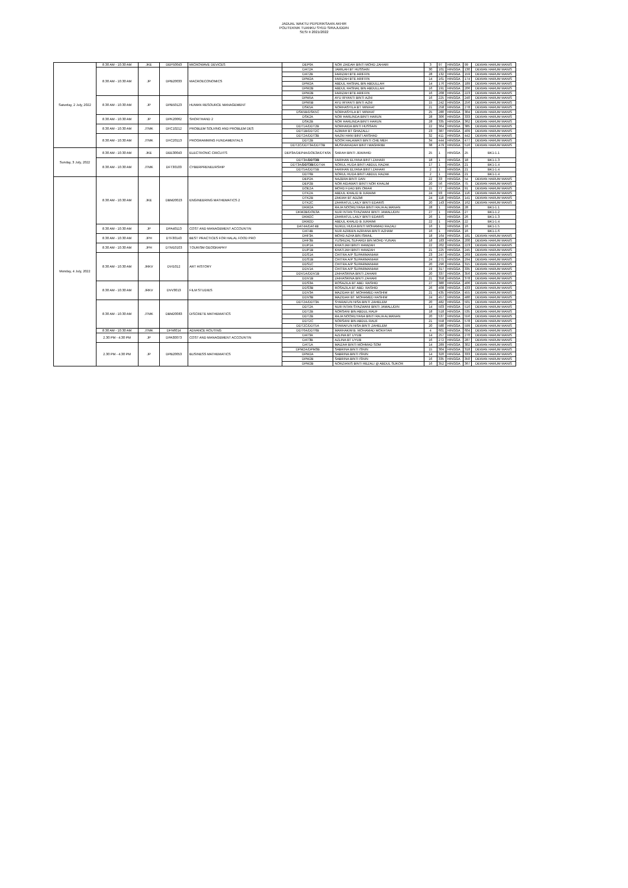JADUAL WAKTU PEPERIKSAAN AKHIR
POLITEKNIK TUANKU SYED SIRAJUDDIN
SESI II 2021/2022
| Saturday, 2 July, 2022 | 8.30 AM - 10.30 AM | JKE | DEP50043 | MICROWAVE DEVICES | DEP6A | NOR ZAIDAH BINTI MOHD ZAHARI | 3 | 97 | HINGGA | 99 | DEWAN HARUM MANIS |
| | 8.30 AM - 10.30 AM | JP | DPB20033 | MACROECONOMICS | DAT2A | JAMILAH BT HUSSAIN | 30 | 101 | HINGGA | 130 | DEWAN HARUM MANIS |
| | | | | | DAT2B | FARIZAH BTE ARIFFIN | 28 | 132 | HINGGA | 159 | DEWAN HARUM MANIS |
| | | | | | DPM2A | FARIZAH BTE ARIFFIN | 14 | 161 | HINGGA | 174 | DEWAN HARUM MANIS |
| | | | | | DPM2A | ABDUL HASNAL BIN ABDULLAH | 14 | 176 | HINGGA | 189 | DEWAN HARUM MANIS |
| | | | | | DPM2B | ABDUL HASNAL BIN ABDULLAH | 16 | 191 | HINGGA | 206 | DEWAN HARUM MANIS |
| | | | | | DPM2B | FARIZAH BTE ARIFFIN | 16 | 208 | HINGGA | 223 | DEWAN HARUM MANIS |
| | 8.30 AM - 10.30 AM | JP | DPB50123 | HUMAN RESOURCE MANAGEMENT | DPM5A | AYU IRYANTI BINTI AZNI | 16 | 225 | HINGGA | 240 | DEWAN HARUM MANIS |
| | | | | | DPM5B | AYU IRYANTI BINTI AZNI | 15 | 242 | HINGGA | 256 | DEWAN HARUM MANIS |
| | | | | | DSK5A | NORHASYILA BT. MINHAT | 21 | 258 | HINGGA | 278 | DEWAN HARUM MANIS |
| | | | | | DSK5B/DSK5C | NORHASYILA BT. MINHAT | 25 | 280 | HINGGA | 304 | DEWAN HARUM MANIS |
| | 8.30 AM - 10.30 AM | JP | DPK20062 | SHORTHAND 2 | DSK2A | NOR HARLINDA BINTI HARUN | 28 | 306 | HINGGA | 333 | DEWAN HARUM MANIS |
| | | | | | DSK2B | NOR HARLINDA BINTI HARUN | 28 | 335 | HINGGA | 362 | DEWAN HARUM MANIS |
| | 8.30 AM - 10.30 AM | JTMK | DFC10212 | PROBLEM SOLVING AND PROBLEM DES | DDT1A/DDT2B | NORHAIDA BINTI HUSSAIN | 22 | 364 | HINGGA | 385 | DEWAN HARUM MANIS |
| | | | | | DDT1B/DDT2C | AZIMAH BT GHAZALLI | 23 | 387 | HINGGA | 409 | DEWAN HARUM MANIS |
| | 8.30 AM - 10.30 AM | JTMK | DFC20113 | PROGRAMMING FUNDAMENTALS | DDT2A/DDT3B | NAZNI HANI BINTI ARSHAD | 32 | 411 | HINGGA | 442 | DEWAN HARUM MANIS |
| | | | | | DDT2B | NOOR HALAWATI BINTI CHE MEH | 34 | 444 | HINGGA | 477 | DEWAN HARUM MANIS |
| | | | | | DDT2C/DDT3A/DDT3B | MUSHAHADAH BINTI MAGHRIBI | 38 | 479 | HINGGA | 516 | DEWAN HARUM MANIS |
| Sunday, 3 July, 2022 | 8.30 AM - 10.30 AM | JKE | DEE30043 | ELECTRONIC CIRCUITS | DEP3A/DEP4A/DOE3A/DTK6A | SARAH BINTI JEWAHID | 25 | 1 | HINGGA | 25 | BK1-1.1 |
| | 8.30 AM - 10.30 AM | JTMK | DFT30103 | CYBERPRENEURSHIP | DDT3A/ DDT3B | FARIHAN ELYANA BINTI ZAHARI | 18 | 1 | HINGGA | 18 | BK1-1.3 |
| | | | | | DDT3A/ DDT3B /DDT4A | NORUL HUDA BINTI ABDUL RAZAK | 17 | 1 | HINGGA | 21 | BK1-1.4 |
| | | | | | DDT5A/DDT5B | FARIHAN ELYANA BINTI ZAHARI | 2 | 1 | HINGGA | 21 | BK1-1.4 |
| | | | | | DDT6B | NORUL HUDA BINTI ABDUL RAZAK | 2 | 1 | HINGGA | 21 | BK1-1.4 |
| Monday, 4 July, 2022 | 8.30 AM - 10.30 AM | JKE | DBM20023 | ENGINEERING MATHEMATICS 2 | DEP2A | NAZERA BINTI DAN | 22 | 33 | HINGGA | 54 | DEWAN HARUM MANIS |
| | | | | | DEP2B | NOR AIDAWATI BINTI NOR KHALIM | 20 | 56 | HINGGA | 75 | DEWAN HARUM MANIS |
| | | | | | DOE2A | MOHD FUAD BIN OMAR | 15 | 77 | HINGGA | 91 | DEWAN HARUM MANIS |
| | | | | | DTK2A | ABDUL KHALID B JURAIMI | 24 | 93 | HINGGA | 116 | DEWAN HARUM MANIS |
| | | | | | DTK2B | ZAKIAH BT ADZMI | 24 | 118 | HINGGA | 141 | DEWAN HARUM MANIS |
| | | | | | DTK2C | ZAHRATUL LAILY BINTI EDARIS | 20 | 143 | HINGGA | 162 | DEWAN HARUM MANIS |
| | | | | | DKM2A | RAJA NOORLIYANA BINTI RAJA ALMANAN | 28 | 1 | HINGGA | 28 | BK1-1.1 |
| | | | | | DKM2B/DOE3A | NUR INTAN SYAZWANI BINTI JAMALUDIN | 27 | 1 | HINGGA | 27 | BK1-1.2 |
| | | | | | DKM2C | ZAHRATUL LAILY BINTI EDARIS | 26 | 1 | HINGGA | 26 | BK1-1.3 |
| | | | | | DKM2D | ABDUL KHALID B JURAIMI | 22 | 1 | HINGGA | 22 | BK1-1.4 |
| | 8.30 AM - 10.30 AM | JP | DPA40113 | COST AND MANAGEMENT ACCOUNTIN | DAT4A/DAT4B | NURUL HUDA BINTI MOHAMAD RAZALI | 16 | 1 | HINGGA | 16 | BK1-1.5 |
| | | | | | DAT4B | NUR AZREEN AZRIANA BINTI AZHAM | 16 | 1 | HINGGA | 16 | BK1-1.6 |
| | 8.30 AM - 10.30 AM | JPH | DTF30143 | BEST PRACTICES FOR HALAL FOOD PRO | DHF3A | MOHD AZHA BIN ISMAIL | 18 | 164 | HINGGA | 181 | DEWAN HARUM MANIS |
| | | | | | DHF3B | YUSRIZAL SUFARDI BIN MOHD YUNAN | 18 | 183 | HINGGA | 200 | DEWAN HARUM MANIS |
| | 8.30 AM - 10.30 AM | JPH | DTM10103 | TOURISM GEOGRAPHY | DUP1A | KHATIJAH BINTI HAMZAH | 22 | 202 | HINGGA | 223 | DEWAN HARUM MANIS |
| | | | | | DUP1B | KHATIJAH BINTI HAMZAH | 21 | 225 | HINGGA | 245 | DEWAN HARUM MANIS |
| | 8.30 AM - 10.30 AM | JRKV | DVI1012 | ART HISTORY | DDS1A | CHITRA A/P SUPARMANIAM | 23 | 247 | HINGGA | 269 | DEWAN HARUM MANIS |
| | | | | | DDS1B | CHITRA A/P SUPARMANIAM | 24 | 271 | HINGGA | 294 | DEWAN HARUM MANIS |
| | | | | | DDS1C | CHITRA A/P SUPARMANIAM | 20 | 296 | HINGGA | 315 | DEWAN HARUM MANIS |
| | | | | | DDV1A | CHITRA A/P SUPARMANIAM | 19 | 317 | HINGGA | 335 | DEWAN HARUM MANIS |
| | | | | | DDV1A/DDV1B | ZAIHASRINA BINTI ZAHARI | 20 | 337 | HINGGA | 356 | DEWAN HARUM MANIS |
| | | | | | DDV1B | ZAIHASRINA BINTI ZAHARI | 21 | 358 | HINGGA | 378 | DEWAN HARUM MANIS |
| | 8.30 AM - 10.30 AM | JRKV | DVV3013 | FILM STUDIES | DDS3A | ROSAZILA BT ABD. RASHID | 27 | 380 | HINGGA | 406 | DEWAN HARUM MANIS |
| | | | | | DDS3B | ROSAZILA BT ABD. RASHID | 26 | 408 | HINGGA | 433 | DEWAN HARUM MANIS |
| | | | | | DDV3A | MAZIDAH BT. MOHAMED HASHIM | 21 | 435 | HINGGA | 455 | DEWAN HARUM MANIS |
| | | | | | DDV3B | MAZIDAH BT. MOHAMED HASHIM | 24 | 457 | HINGGA | 480 | DEWAN HARUM MANIS |
| | 8.30 AM - 10.30 AM | JTMK | DBM20083 | DISCRETE MATHEMATICS | DDT2A/DDT3A | SYARAFUN NISA BINTI ZAHELEM | 20 | 482 | HINGGA | 501 | DEWAN HARUM MANIS |
| | | | | | DDT2A | NUR INTAN SYAZWANI BINTI JAMALUDIN | 14 | 503 | HINGGA | 516 | DEWAN HARUM MANIS |
| | | | | | DDT2B | NORSANI BIN ABDUL RAUF | 18 | 518 | HINGGA | 535 | DEWAN HARUM MANIS |
| | | | | | DDT2B | RAJA NOORLIYANA BINTI RAJA ALMANAN | 20 | 537 | HINGGA | 556 | DEWAN HARUM MANIS |
| | | | | | DDT2C | NORSANI BIN ABDUL RAUF | 21 | 558 | HINGGA | 578 | DEWAN HARUM MANIS |
| | | | | | DDT2C/DDT5A | SYARAFUN NISA BINTI ZAHELEM | 20 | 580 | HINGGA | 599 | DEWAN HARUM MANIS |
| | 8.30 AM - 10.30 AM | JTMK | DFN6014 | ADVANCE ROUTING | DDT6A/DDT6B | MARHAKIM B. MOHAMAD MOKHTAR | 4 | 601 | HINGGA | 604 | DEWAN HARUM MANIS |
| | 2.30 PM - 4.30 PM | JP | DPA30073 | COST AND MANAGEMENT ACCOUNTIN | DAT3A | AZLINA BT UYUB | 14 | 257 | HINGGA | 270 | DEWAN HARUM MANIS |
| | | | | | DAT3B | AZLINA BT UYUB | 16 | 272 | HINGGA | 287 | DEWAN HARUM MANIS |
| | 2.30 PM - 4.30 PM | JP | DPB20053 | BUSINESS MATHEMATICS | DAT1A | MAIZAH BINTI MOHMAD SOM | 14 | 289 | HINGGA | 302 | DEWAN HARUM MANIS |
| | | | | | DPM2A/DPM3B | SABRINA BINTI ISNIN | 15 | 304 | HINGGA | 318 | DEWAN HARUM MANIS |
| | | | | | DPM2A | SABRINA BINTI ISNIN | 14 | 320 | HINGGA | 333 | DEWAN HARUM MANIS |
| | | | | | DPM2B | SABRINA BINTI ISNIN | 16 | 335 | HINGGA | 350 | DEWAN HARUM MANIS |
| | | | | | DPM2B | NORZIANIS BINTI REZALI @ ABDUL SUKOR | 16 | 352 | HINGGA | 367 | DEWAN HARUM MANIS |